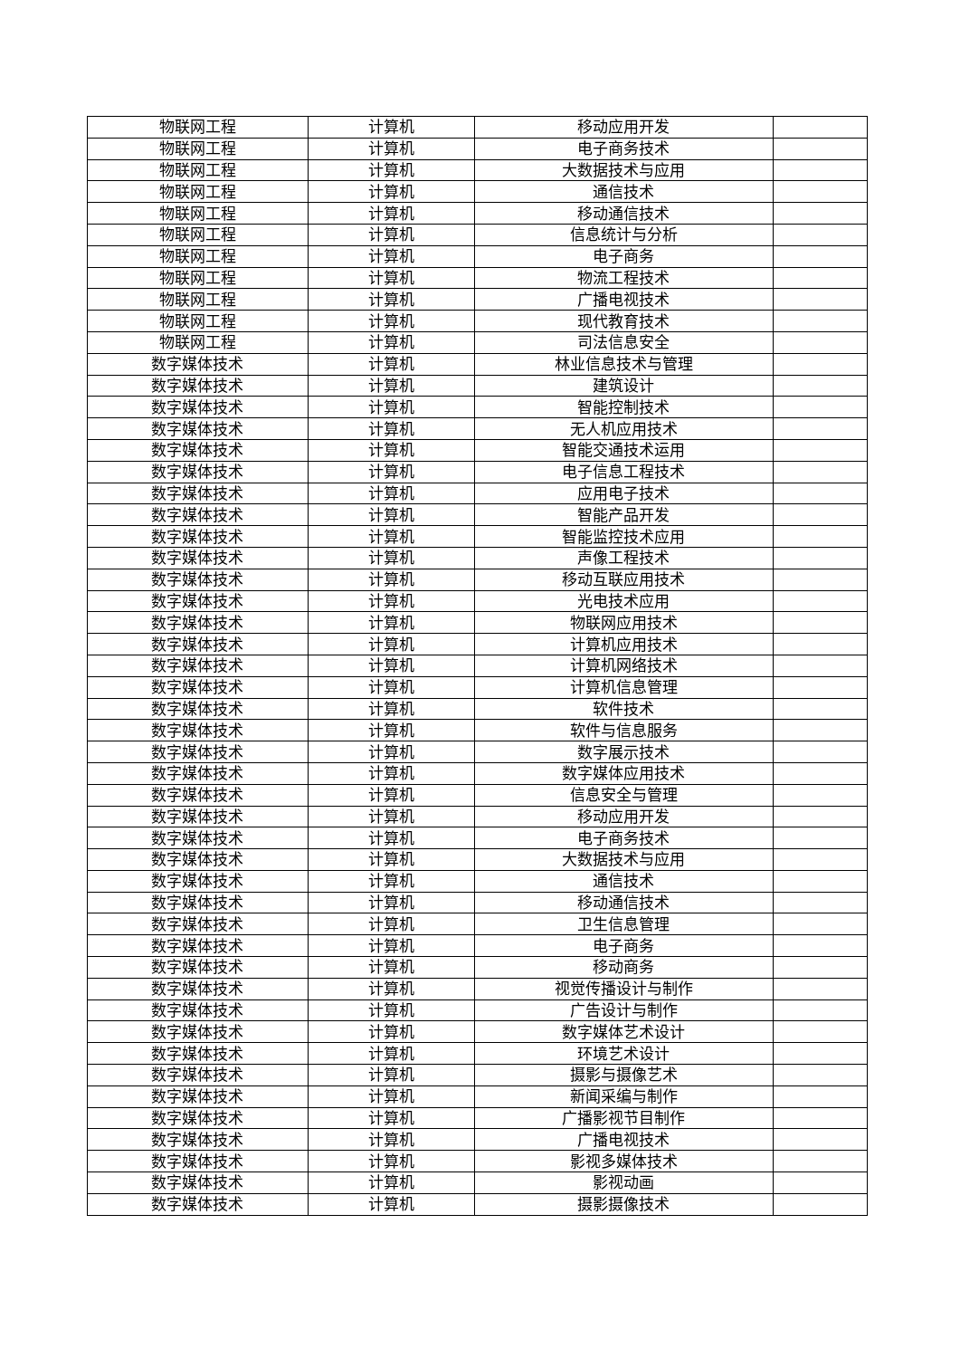| 物联网工程 | 计算机 | 移动应用开发 | |
| 物联网工程 | 计算机 | 电子商务技术 | |
| 物联网工程 | 计算机 | 大数据技术与应用 | |
| 物联网工程 | 计算机 | 通信技术 | |
| 物联网工程 | 计算机 | 移动通信技术 | |
| 物联网工程 | 计算机 | 信息统计与分析 | |
| 物联网工程 | 计算机 | 电子商务 | |
| 物联网工程 | 计算机 | 物流工程技术 | |
| 物联网工程 | 计算机 | 广播电视技术 | |
| 物联网工程 | 计算机 | 现代教育技术 | |
| 物联网工程 | 计算机 | 司法信息安全 | |
| 数字媒体技术 | 计算机 | 林业信息技术与管理 | |
| 数字媒体技术 | 计算机 | 建筑设计 | |
| 数字媒体技术 | 计算机 | 智能控制技术 | |
| 数字媒体技术 | 计算机 | 无人机应用技术 | |
| 数字媒体技术 | 计算机 | 智能交通技术运用 | |
| 数字媒体技术 | 计算机 | 电子信息工程技术 | |
| 数字媒体技术 | 计算机 | 应用电子技术 | |
| 数字媒体技术 | 计算机 | 智能产品开发 | |
| 数字媒体技术 | 计算机 | 智能监控技术应用 | |
| 数字媒体技术 | 计算机 | 声像工程技术 | |
| 数字媒体技术 | 计算机 | 移动互联应用技术 | |
| 数字媒体技术 | 计算机 | 光电技术应用 | |
| 数字媒体技术 | 计算机 | 物联网应用技术 | |
| 数字媒体技术 | 计算机 | 计算机应用技术 | |
| 数字媒体技术 | 计算机 | 计算机网络技术 | |
| 数字媒体技术 | 计算机 | 计算机信息管理 | |
| 数字媒体技术 | 计算机 | 软件技术 | |
| 数字媒体技术 | 计算机 | 软件与信息服务 | |
| 数字媒体技术 | 计算机 | 数字展示技术 | |
| 数字媒体技术 | 计算机 | 数字媒体应用技术 | |
| 数字媒体技术 | 计算机 | 信息安全与管理 | |
| 数字媒体技术 | 计算机 | 移动应用开发 | |
| 数字媒体技术 | 计算机 | 电子商务技术 | |
| 数字媒体技术 | 计算机 | 大数据技术与应用 | |
| 数字媒体技术 | 计算机 | 通信技术 | |
| 数字媒体技术 | 计算机 | 移动通信技术 | |
| 数字媒体技术 | 计算机 | 卫生信息管理 | |
| 数字媒体技术 | 计算机 | 电子商务 | |
| 数字媒体技术 | 计算机 | 移动商务 | |
| 数字媒体技术 | 计算机 | 视觉传播设计与制作 | |
| 数字媒体技术 | 计算机 | 广告设计与制作 | |
| 数字媒体技术 | 计算机 | 数字媒体艺术设计 | |
| 数字媒体技术 | 计算机 | 环境艺术设计 | |
| 数字媒体技术 | 计算机 | 摄影与摄像艺术 | |
| 数字媒体技术 | 计算机 | 新闻采编与制作 | |
| 数字媒体技术 | 计算机 | 广播影视节目制作 | |
| 数字媒体技术 | 计算机 | 广播电视技术 | |
| 数字媒体技术 | 计算机 | 影视多媒体技术 | |
| 数字媒体技术 | 计算机 | 影视动画 | |
| 数字媒体技术 | 计算机 | 摄影摄像技术 | |